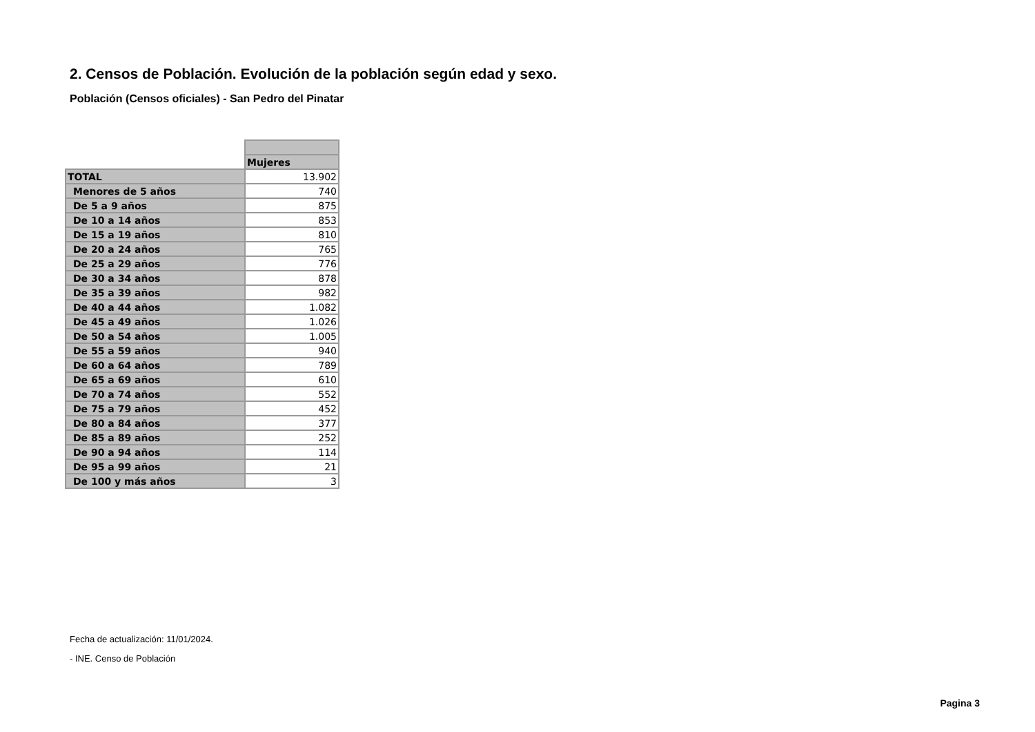2. Censos de Población. Evolución de la población según edad y sexo.
Población (Censos oficiales) - San Pedro del Pinatar
| | Mujeres |
| TOTAL | 13.902 |
| Menores de 5 años | 740 |
| De 5 a 9 años | 875 |
| De 10 a 14 años | 853 |
| De 15 a 19 años | 810 |
| De 20 a 24 años | 765 |
| De 25 a 29 años | 776 |
| De 30 a 34 años | 878 |
| De 35 a 39 años | 982 |
| De 40 a 44 años | 1.082 |
| De 45 a 49 años | 1.026 |
| De 50 a 54 años | 1.005 |
| De 55 a 59 años | 940 |
| De 60 a 64 años | 789 |
| De 65 a 69 años | 610 |
| De 70 a 74 años | 552 |
| De 75 a 79 años | 452 |
| De 80 a 84 años | 377 |
| De 85 a 89 años | 252 |
| De 90 a 94 años | 114 |
| De 95 a 99 años | 21 |
| De 100 y más años | 3 |
Fecha de actualización: 11/01/2024.
- INE. Censo de Población
Pagina 3